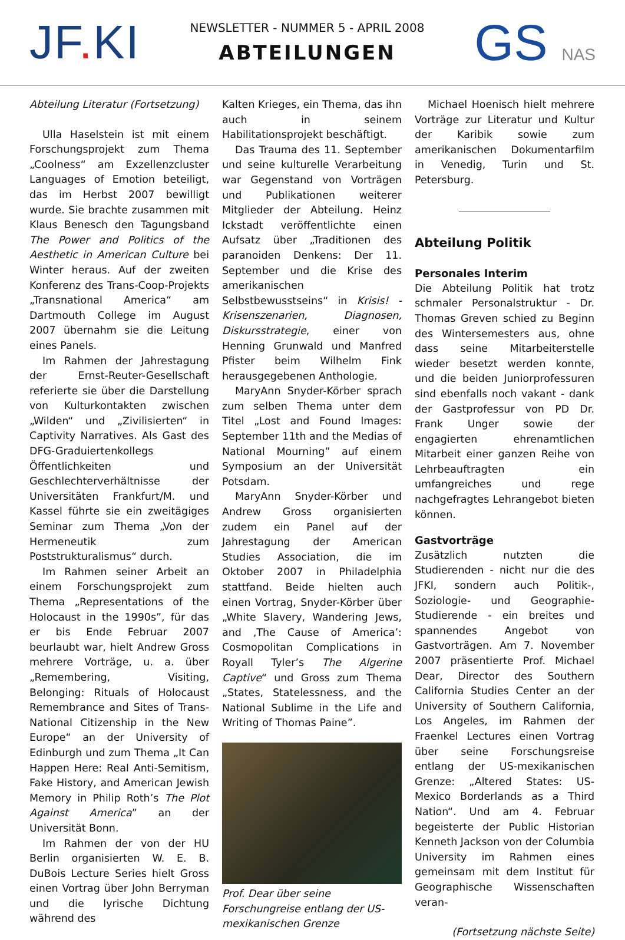JF. KI
NEWSLETTER - NUMMER 5 - APRIL 2008
ABTEILUNGEN
GS NAS
Abteilung Literatur (Fortsetzung)
Ulla Haselstein ist mit einem Forschungsprojekt zum Thema „Coolness“ am Exzellenzcluster Languages of Emotion beteiligt, das im Herbst 2007 bewilligt wurde. Sie brachte zusammen mit Klaus Benesch den Tagungsband The Power and Politics of the Aesthetic in American Culture bei Winter heraus. Auf der zweiten Konferenz des Trans-Coop-Projekts „Transnational America“ am Dartmouth College im August 2007 übernahm sie die Leitung eines Panels.
Im Rahmen der Jahrestagung der Ernst-Reuter-Gesellschaft referierte sie über die Darstellung von Kulturkontakten zwischen „Wilden“ und „Zivilisierten“ in Captivity Narratives. Als Gast des DFG-Graduiertenkollegs Öffentlichkeiten und Geschlechterverhältnisse der Universitäten Frankfurt/M. und Kassel führte sie ein zweitägiges Seminar zum Thema „Von der Hermeneutik zum Poststrukturalismus“ durch.
Im Rahmen seiner Arbeit an einem Forschungsprojekt zum Thema „Representations of the Holocaust in the 1990s”, für das er bis Ende Februar 2007 beurlaubt war, hielt Andrew Gross mehrere Vorträge, u. a. über „Remembering, Visiting, Belonging: Rituals of Holocaust Remembrance and Sites of Trans-National Citizenship in the New Europe“ an der University of Edinburgh und zum Thema „It Can Happen Here: Real Anti-Semitism, Fake History, and American Jewish Memory in Philip Roth’s The Plot Against America” an der Universität Bonn.
Im Rahmen der von der HU Berlin organisierten W. E. B. DuBois Lecture Series hielt Gross einen Vortrag über John Berryman und die lyrische Dichtung während des
Kalten Krieges, ein Thema, das ihn auch in seinem Habilitationsprojekt beschäftigt.
Das Trauma des 11. September und seine kulturelle Verarbeitung war Gegenstand von Vorträgen und Publikationen weiterer Mitglieder der Abteilung. Heinz Ickstadt veröffentlichte einen Aufsatz über „Traditionen des paranoiden Denkens: Der 11. September und die Krise des amerikanischen Selbstbewusstseins“ in Krisis! - Krisenszenarien, Diagnosen, Diskursstrategie, einer von Henning Grunwald und Manfred Pfister beim Wilhelm Fink herausgegebenen Anthologie.
MaryAnn Snyder-Körber sprach zum selben Thema unter dem Titel „Lost and Found Images: September 11th and the Medias of National Mourning” auf einem Symposium an der Universität Potsdam.
MaryAnn Snyder-Körber und Andrew Gross organisierten zudem ein Panel auf der Jahrestagung der American Studies Association, die im Oktober 2007 in Philadelphia stattfand. Beide hielten auch einen Vortrag, Snyder-Körber über „White Slavery, Wandering Jews, and ‚The Cause of America’: Cosmopolitan Complications in Royall Tyler’s The Algerine Captive“ und Gross zum Thema „States, Statelessness, and the National Sublime in the Life and Writing of Thomas Paine”.
Prof. Dear über seine Forschungreise entlang der US-mexikanischen Grenze
Michael Hoenisch hielt mehrere Vorträge zur Literatur und Kultur der Karibik sowie zum amerikanischen Dokumentarfilm in Venedig, Turin und St. Petersburg.
Abteilung Politik
Personales Interim
Die Abteilung Politik hat trotz schmaler Personalstruktur - Dr. Thomas Greven schied zu Beginn des Wintersemesters aus, ohne dass seine Mitarbeiterstelle wieder besetzt werden konnte, und die beiden Juniorprofessuren sind ebenfalls noch vakant - dank der Gastprofessur von PD Dr. Frank Unger sowie der engagierten ehrenamtlichen Mitarbeit einer ganzen Reihe von Lehrbeauftragten ein umfangreiches und rege nachgefragtes Lehrangebot bieten können.
Gastvorträge
Zusätzlich nutzten die Studierenden - nicht nur die des JFKI, sondern auch Politik-, Soziologie- und Geographie-Studierende - ein breites und spannendes Angebot von Gastvorträgen. Am 7. November 2007 präsentierte Prof. Michael Dear, Director des Southern California Studies Center an der University of Southern California, Los Angeles, im Rahmen der Fraenkel Lectures einen Vortrag über seine Forschungsreise entlang der US-mexikanischen Grenze: „Altered States: US-Mexico Borderlands as a Third Nation“. Und am 4. Februar begeisterte der Public Historian Kenneth Jackson von der Columbia University im Rahmen eines gemeinsam mit dem Institut für Geographische Wissenschaften veran-
(Fortsetzung nächste Seite)